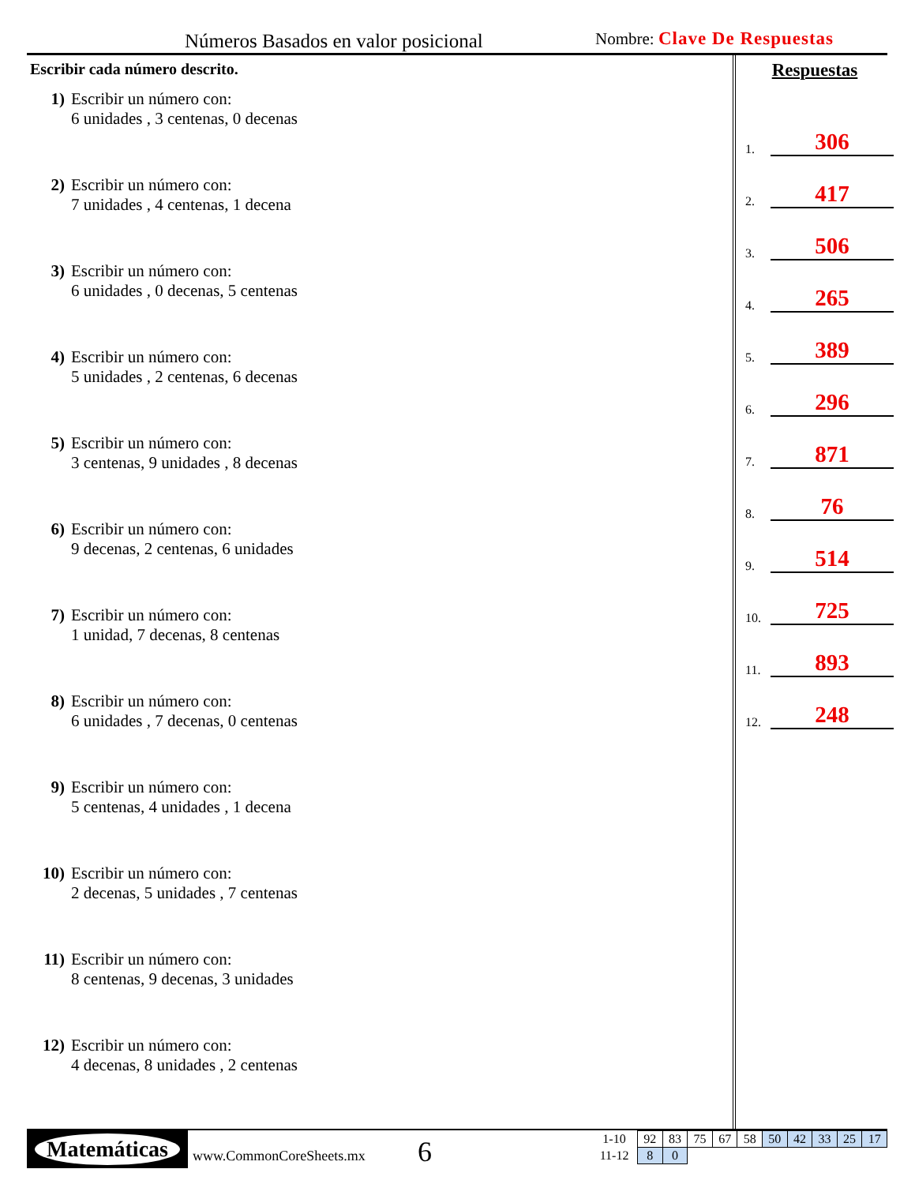Números Basados en valor posicional
Nombre: Clave De Respuestas
Escribir cada número descrito.
1) Escribir un número con:
6 unidades , 3 centenas, 0 decenas
2) Escribir un número con:
7 unidades , 4 centenas, 1 decena
3) Escribir un número con:
6 unidades , 0 decenas, 5 centenas
4) Escribir un número con:
5 unidades , 2 centenas, 6 decenas
5) Escribir un número con:
3 centenas, 9 unidades , 8 decenas
6) Escribir un número con:
9 decenas, 2 centenas, 6 unidades
7) Escribir un número con:
1 unidad, 7 decenas, 8 centenas
8) Escribir un número con:
6 unidades , 7 decenas, 0 centenas
9) Escribir un número con:
5 centenas, 4 unidades , 1 decena
10) Escribir un número con:
2 decenas, 5 unidades , 7 centenas
11) Escribir un número con:
8 centenas, 9 decenas, 3 unidades
12) Escribir un número con:
4 decenas, 8 unidades , 2 centenas
Respuestas
1. 306
2. 417
3. 506
4. 265
5. 389
6. 296
7. 871
8. 76
9. 514
10. 725
11. 893
12. 248
Matemáticas
www.CommonCoreSheets.mx 6
| 1-10 | 92 | 83 | 75 | 67 | 58 | 50 | 42 | 33 | 25 | 17 |
| 11-12 | 8 | 0 | | | | | | | | |